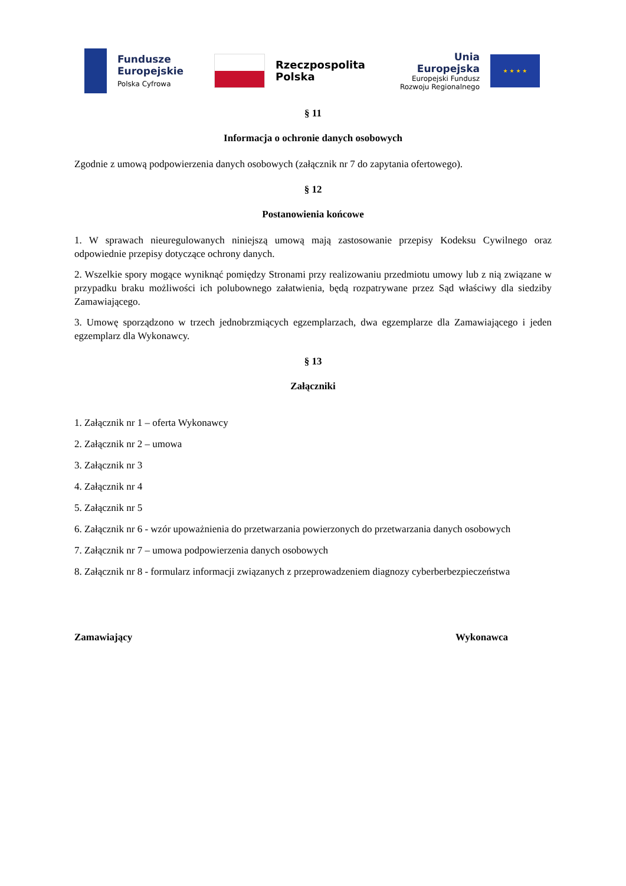Fundusze
Europejskie
Polska Cyfrowa
Rzeczpospolita
Polska
Unia Europejska
Europejski Fundusz
Rozwoju Regionalnego
★ ★ ★ ★
§ 11
Informacja o ochronie danych osobowych
Zgodnie z umową podpowierzenia danych osobowych (załącznik nr 7 do zapytania ofertowego).
§ 12
Postanowienia końcowe
1. W sprawach nieuregulowanych niniejszą umową mają zastosowanie przepisy Kodeksu Cywilnego oraz odpowiednie przepisy dotyczące ochrony danych.
2. Wszelkie spory mogące wyniknąć pomiędzy Stronami przy realizowaniu przedmiotu umowy lub z nią związane w przypadku braku możliwości ich polubownego załatwienia, będą rozpatrywane przez Sąd właściwy dla siedziby Zamawiającego.
3. Umowę sporządzono w trzech jednobrzmiących egzemplarzach, dwa egzemplarze dla Zamawiającego i jeden egzemplarz dla Wykonawcy.
§ 13
Załączniki
1. Załącznik nr 1 – oferta Wykonawcy
2. Załącznik nr 2 – umowa
3. Załącznik nr 3
4. Załącznik nr 4
5. Załącznik nr 5
6. Załącznik nr 6 - wzór upoważnienia do przetwarzania powierzonych do przetwarzania danych osobowych
7. Załącznik nr 7 – umowa podpowierzenia danych osobowych
8. Załącznik nr 8 - formularz informacji związanych z przeprowadzeniem diagnozy cyberberbezpieczeństwa
Zamawiający Wykonawca